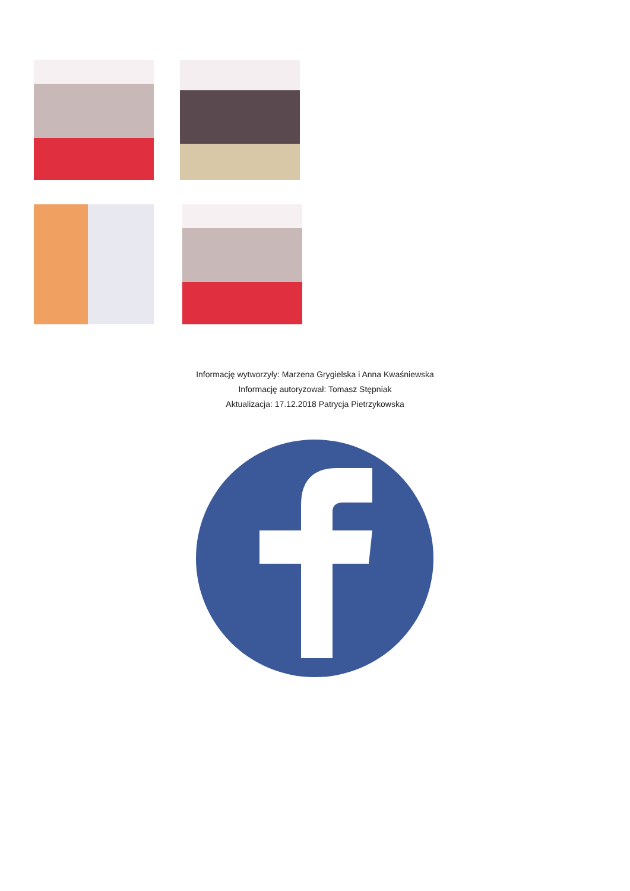Informację wytworzyły: Marzena Grygielska i Anna Kwaśniewska
Informację autoryzował: Tomasz Stępniak
Aktualizacja: 17.12.2018 Patrycja Pietrzykowska